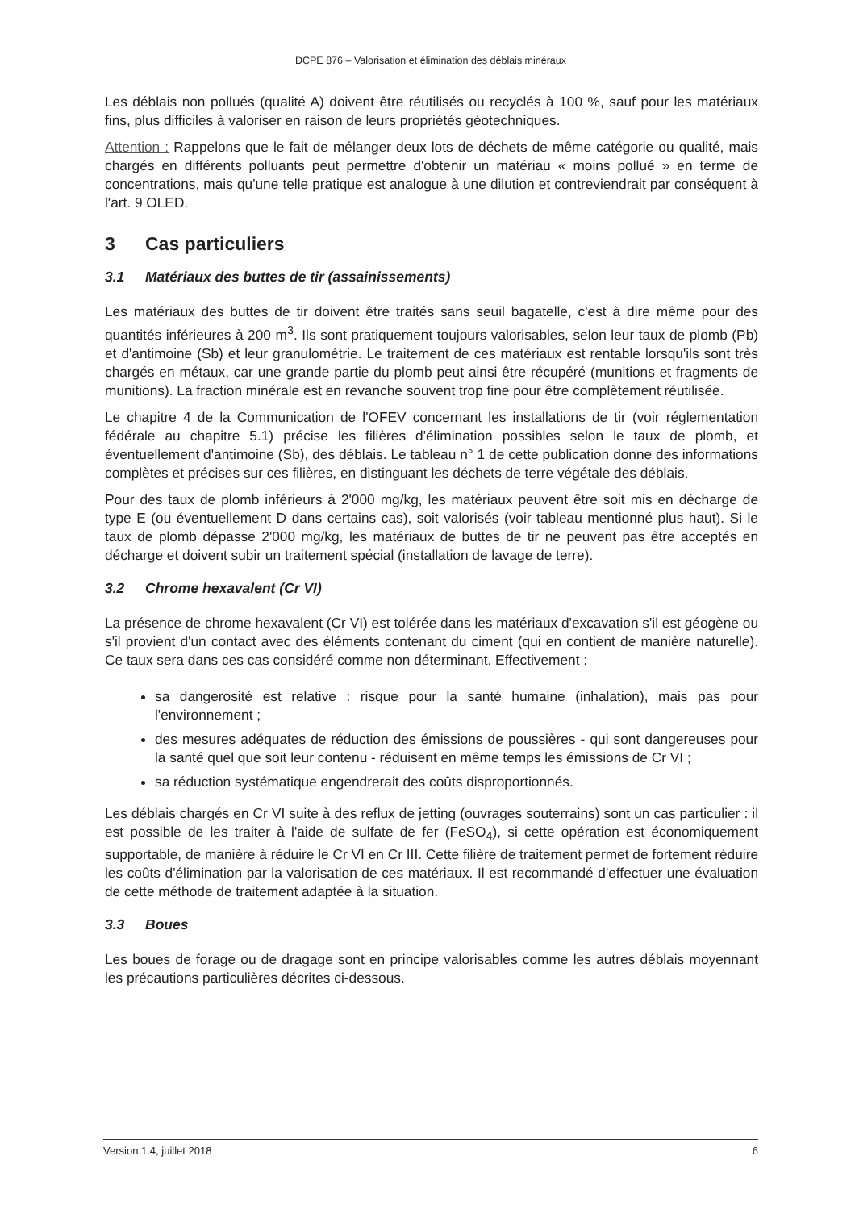DCPE 876 – Valorisation et élimination des déblais minéraux
Les déblais non pollués (qualité A) doivent être réutilisés ou recyclés à 100 %, sauf pour les matériaux fins, plus difficiles à valoriser en raison de leurs propriétés géotechniques.
Attention : Rappelons que le fait de mélanger deux lots de déchets de même catégorie ou qualité, mais chargés en différents polluants peut permettre d'obtenir un matériau « moins pollué » en terme de concentrations, mais qu'une telle pratique est analogue à une dilution et contreviendrait par conséquent à l'art. 9 OLED.
3 Cas particuliers
3.1 Matériaux des buttes de tir (assainissements)
Les matériaux des buttes de tir doivent être traités sans seuil bagatelle, c'est à dire même pour des quantités inférieures à 200 m<sup>3</sup>. Ils sont pratiquement toujours valorisables, selon leur taux de plomb (Pb) et d'antimoine (Sb) et leur granulométrie. Le traitement de ces matériaux est rentable lorsqu'ils sont très chargés en métaux, car une grande partie du plomb peut ainsi être récupéré (munitions et fragments de munitions). La fraction minérale est en revanche souvent trop fine pour être complètement réutilisée.
Le chapitre 4 de la Communication de l'OFEV concernant les installations de tir (voir réglementation fédérale au chapitre 5.1) précise les filières d'élimination possibles selon le taux de plomb, et éventuellement d'antimoine (Sb), des déblais. Le tableau n° 1 de cette publication donne des informations complètes et précises sur ces filières, en distinguant les déchets de terre végétale des déblais.
Pour des taux de plomb inférieurs à 2'000 mg/kg, les matériaux peuvent être soit mis en décharge de type E (ou éventuellement D dans certains cas), soit valorisés (voir tableau mentionné plus haut). Si le taux de plomb dépasse 2'000 mg/kg, les matériaux de buttes de tir ne peuvent pas être acceptés en décharge et doivent subir un traitement spécial (installation de lavage de terre).
3.2 Chrome hexavalent (Cr VI)
La présence de chrome hexavalent (Cr VI) est tolérée dans les matériaux d'excavation s'il est géogène ou s'il provient d'un contact avec des éléments contenant du ciment (qui en contient de manière naturelle). Ce taux sera dans ces cas considéré comme non déterminant. Effectivement :
sa dangerosité est relative : risque pour la santé humaine (inhalation), mais pas pour l'environnement ;
des mesures adéquates de réduction des émissions de poussières - qui sont dangereuses pour la santé quel que soit leur contenu - réduisent en même temps les émissions de Cr VI ;
sa réduction systématique engendrerait des coûts disproportionnés.
Les déblais chargés en Cr VI suite à des reflux de jetting (ouvrages souterrains) sont un cas particulier : il est possible de les traiter à l'aide de sulfate de fer (FeSO<sub>4</sub>), si cette opération est économiquement supportable, de manière à réduire le Cr VI en Cr III. Cette filière de traitement permet de fortement réduire les coûts d'élimination par la valorisation de ces matériaux. Il est recommandé d'effectuer une évaluation de cette méthode de traitement adaptée à la situation.
3.3 Boues
Les boues de forage ou de dragage sont en principe valorisables comme les autres déblais moyennant les précautions particulières décrites ci-dessous.
Version 1.4, juillet 2018 6